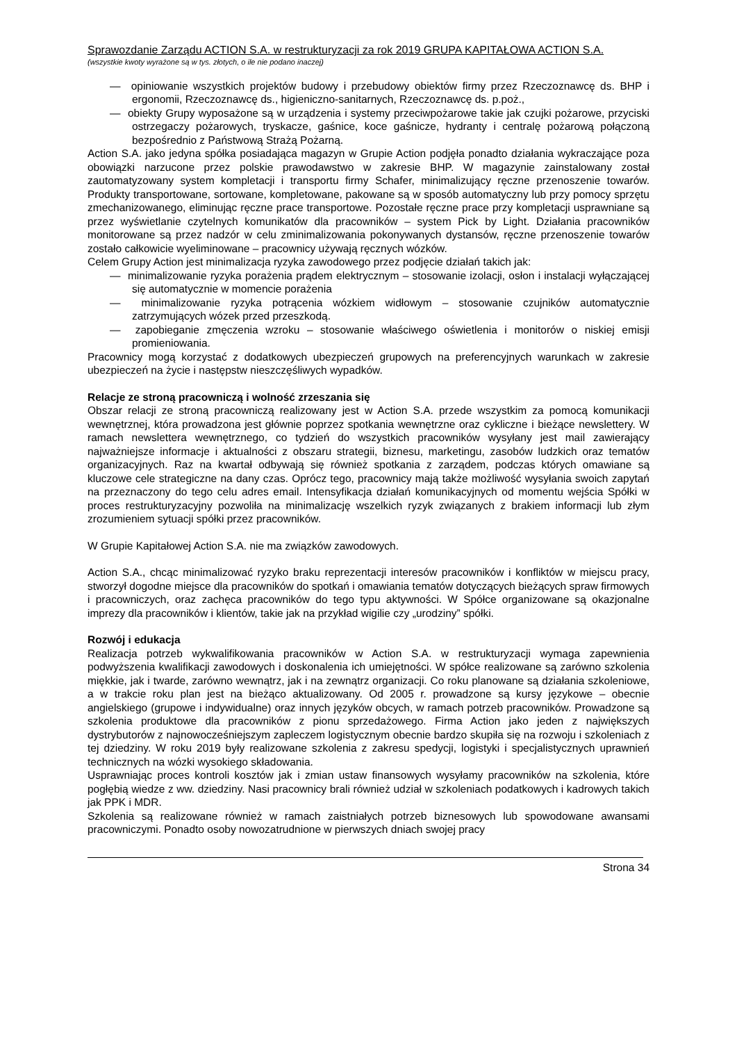Sprawozdanie Zarządu ACTION S.A. w restrukturyzacji za rok 2019 GRUPA KAPITAŁOWA ACTION S.A.
(wszystkie kwoty wyrażone są w tys. złotych, o ile nie podano inaczej)
— opiniowanie wszystkich projektów budowy i przebudowy obiektów firmy przez Rzeczoznawcę ds. BHP i ergonomii, Rzeczoznawcę ds., higieniczno-sanitarnych, Rzeczoznawcę ds. p.poż.,
— obiekty Grupy wyposażone są w urządzenia i systemy przeciwpożarowe takie jak czujki pożarowe, przyciski ostrzegaczy pożarowych, tryskacze, gaśnice, koce gaśnicze, hydranty i centralę pożarową połączoną bezpośrednio z Państwową Strażą Pożarną.
Action S.A. jako jedyna spółka posiadająca magazyn w Grupie Action podjęła ponadto działania wykraczające poza obowiązki narzucone przez polskie prawodawstwo w zakresie BHP. W magazynie zainstalowany został zautomatyzowany system kompletacji i transportu firmy Schafer, minimalizujący ręczne przenoszenie towarów. Produkty transportowane, sortowane, kompletowane, pakowane są w sposób automatyczny lub przy pomocy sprzętu zmechanizowanego, eliminując ręczne prace transportowe. Pozostałe ręczne prace przy kompletacji usprawniane są przez wyświetlanie czytelnych komunikatów dla pracowników – system Pick by Light. Działania pracowników monitorowane są przez nadzór w celu zminimalizowania pokonywanych dystansów, ręczne przenoszenie towarów zostało całkowicie wyeliminowane – pracownicy używają ręcznych wózków.
Celem Grupy Action jest minimalizacja ryzyka zawodowego przez podjęcie działań takich jak:
— minimalizowanie ryzyka porażenia prądem elektrycznym – stosowanie izolacji, osłon i instalacji wyłączającej się automatycznie w momencie porażenia
— minimalizowanie ryzyka potrącenia wózkiem widłowym – stosowanie czujników automatycznie zatrzymujących wózek przed przeszkodą.
— zapobieganie zmęczenia wzroku – stosowanie właściwego oświetlenia i monitorów o niskiej emisji promieniowania.
Pracownicy mogą korzystać z dodatkowych ubezpieczeń grupowych na preferencyjnych warunkach w zakresie ubezpieczeń na życie i następstw nieszczęśliwych wypadków.
Relacje ze stroną pracowniczą i wolność zrzeszania się
Obszar relacji ze stroną pracowniczą realizowany jest w Action S.A. przede wszystkim za pomocą komunikacji wewnętrznej, która prowadzona jest głównie poprzez spotkania wewnętrzne oraz cykliczne i bieżące newslettery. W ramach newslettera wewnętrznego, co tydzień do wszystkich pracowników wysyłany jest mail zawierający najważniejsze informacje i aktualności z obszaru strategii, biznesu, marketingu, zasobów ludzkich oraz tematów organizacyjnych. Raz na kwartał odbywają się również spotkania z zarządem, podczas których omawiane są kluczowe cele strategiczne na dany czas. Oprócz tego, pracownicy mają także możliwość wysyłania swoich zapytań na przeznaczony do tego celu adres email. Intensyfikacja działań komunikacyjnych od momentu wejścia Spółki w proces restrukturyzacyjny pozwoliła na minimalizację wszelkich ryzyk związanych z brakiem informacji lub złym zrozumieniem sytuacji spółki przez pracowników.
W Grupie Kapitałowej Action S.A. nie ma związków zawodowych.
Action S.A., chcąc minimalizować ryzyko braku reprezentacji interesów pracowników i konfliktów w miejscu pracy, stworzył dogodne miejsce dla pracowników do spotkań i omawiania tematów dotyczących bieżących spraw firmowych i pracowniczych, oraz zachęca pracowników do tego typu aktywności. W Spółce organizowane są okazjonalne imprezy dla pracowników i klientów, takie jak na przykład wigilie czy „urodziny” spółki.
Rozwój i edukacja
Realizacja potrzeb wykwalifikowania pracowników w Action S.A. w restrukturyzacji wymaga zapewnienia podwyższenia kwalifikacji zawodowych i doskonalenia ich umiejętności. W spółce realizowane są zarówno szkolenia miękkie, jak i twarde, zarówno wewnątrz, jak i na zewnątrz organizacji. Co roku planowane są działania szkoleniowe, a w trakcie roku plan jest na bieżąco aktualizowany. Od 2005 r. prowadzone są kursy językowe – obecnie angielskiego (grupowe i indywidualne) oraz innych języków obcych, w ramach potrzeb pracowników. Prowadzone są szkolenia produktowe dla pracowników z pionu sprzedażowego. Firma Action jako jeden z największych dystrybutorów z najnowocześniejszym zapleczem logistycznym obecnie bardzo skupiła się na rozwoju i szkoleniach z tej dziedziny. W roku 2019 były realizowane szkolenia z zakresu spedycji, logistyki i specjalistycznych uprawnień technicznych na wózki wysokiego składowania.
Usprawniając proces kontroli kosztów jak i zmian ustaw finansowych wysyłamy pracowników na szkolenia, które pogłębią wiedze z ww. dziedziny. Nasi pracownicy brali również udział w szkoleniach podatkowych i kadrowych takich jak PPK i MDR.
Szkolenia są realizowane również w ramach zaistniałych potrzeb biznesowych lub spowodowane awansami pracowniczymi. Ponadto osoby nowozatrudnione w pierwszych dniach swojej pracy
Strona 34